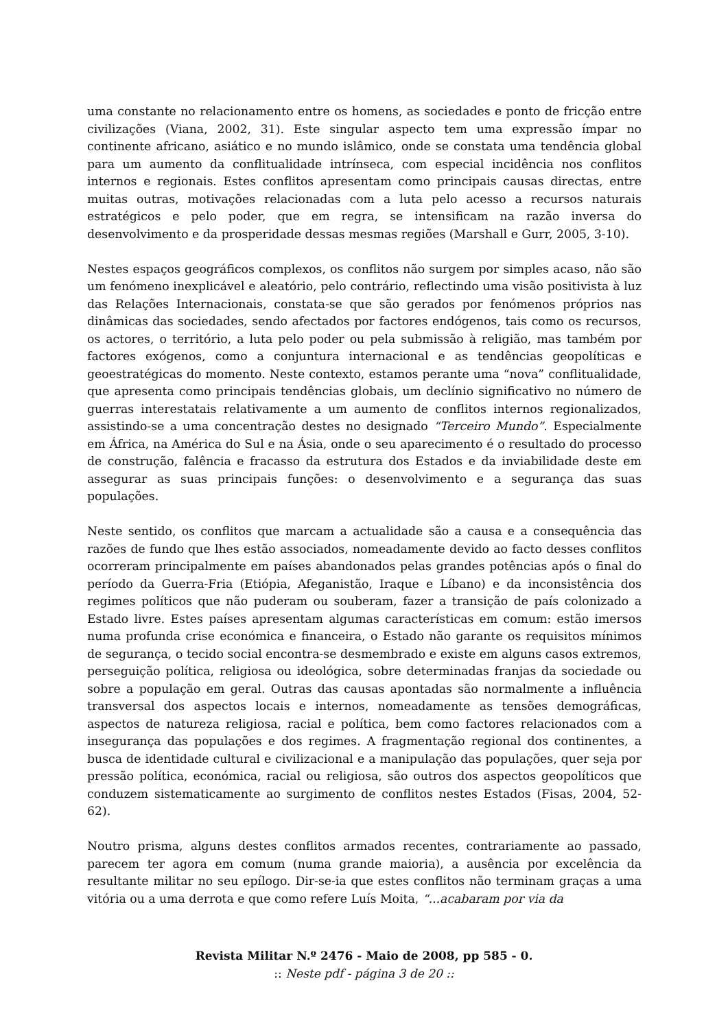uma constante no relacionamento entre os homens, as sociedades e ponto de fricção entre civilizações (Viana, 2002, 31). Este singular aspecto tem uma expressão ímpar no continente africano, asiático e no mundo islâmico, onde se constata uma tendência global para um aumento da conflitualidade intrínseca, com especial incidência nos conflitos internos e regionais. Estes conflitos apresentam como principais causas directas, entre muitas outras, motivações relacionadas com a luta pelo acesso a recursos naturais estratégicos e pelo poder, que em regra, se intensificam na razão inversa do desenvolvimento e da prosperidade dessas mesmas regiões (Marshall e Gurr, 2005, 3-10).
Nestes espaços geográficos complexos, os conflitos não surgem por simples acaso, não são um fenómeno inexplicável e aleatório, pelo contrário, reflectindo uma visão positivista à luz das Relações Internacionais, constata-se que são gerados por fenómenos próprios nas dinâmicas das sociedades, sendo afectados por factores endógenos, tais como os recursos, os actores, o território, a luta pelo poder ou pela submissão à religião, mas também por factores exógenos, como a conjuntura internacional e as tendências geopolíticas e geoestratégicas do momento. Neste contexto, estamos perante uma “nova” conflitualidade, que apresenta como principais tendências globais, um declínio significativo no número de guerras interestatais relativamente a um aumento de conflitos internos regionalizados, assistindo-se a uma concentração destes no designado “Terceiro Mundo”. Especialmente em África, na América do Sul e na Ásia, onde o seu aparecimento é o resultado do processo de construção, falência e fracasso da estrutura dos Estados e da inviabilidade deste em assegurar as suas principais funções: o desenvolvimento e a segurança das suas populações.
Neste sentido, os conflitos que marcam a actualidade são a causa e a consequência das razões de fundo que lhes estão associados, nomeadamente devido ao facto desses conflitos ocorreram principalmente em países abandonados pelas grandes potências após o final do período da Guerra-Fria (Etiópia, Afeganistão, Iraque e Líbano) e da inconsistência dos regimes políticos que não puderam ou souberam, fazer a transição de país colonizado a Estado livre. Estes países apresentam algumas características em comum: estão imersos numa profunda crise económica e financeira, o Estado não garante os requisitos mínimos de segurança, o tecido social encontra-se desmembrado e existe em alguns casos extremos, perseguição política, religiosa ou ideológica, sobre determinadas franjas da sociedade ou sobre a população em geral. Outras das causas apontadas são normalmente a influência transversal dos aspectos locais e internos, nomeadamente as tensões demográficas, aspectos de natureza religiosa, racial e política, bem como factores relacionados com a insegurança das populações e dos regimes. A fragmentação regional dos continentes, a busca de identidade cultural e civilizacional e a manipulação das populações, quer seja por pressão política, económica, racial ou religiosa, são outros dos aspectos geopolíticos que conduzem sistematicamente ao surgimento de conflitos nestes Estados (Fisas, 2004, 52-62).
Noutro prisma, alguns destes conflitos armados recentes, contrariamente ao passado, parecem ter agora em comum (numa grande maioria), a ausência por excelência da resultante militar no seu epílogo. Dir-se-ia que estes conflitos não terminam graças a uma vitória ou a uma derrota e que como refere Luís Moita, “...acabaram por via da
Revista Militar N.º 2476 - Maio de 2008, pp 585 - 0.
:: Neste pdf - página 3 de 20 ::